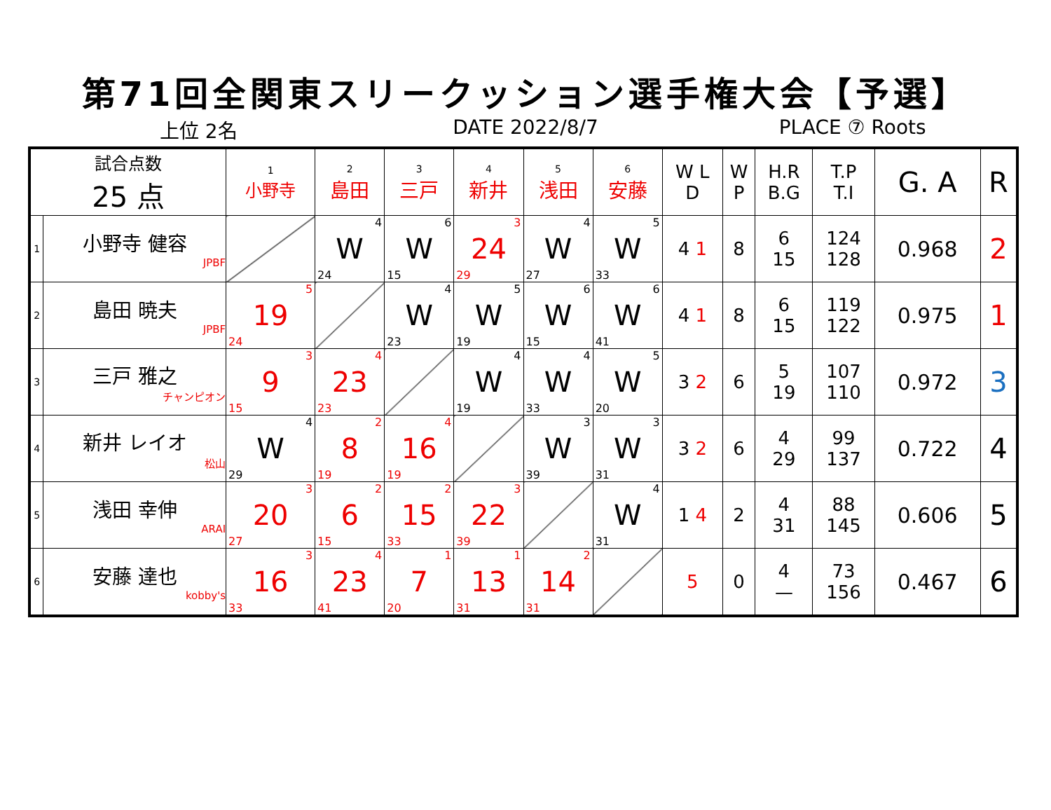第71回全関東スリークッション選手権大会【予選】
上位 2名 DATE 2022/8/7 PLACE ⑦ Roots
| 試合点数 25 点 | | 1 小野寺 | 2 島田 | 3 三戸 | 4 新井 | 5 浅田 | 6 安藤 | W L D | W P | H.R B.G | T.P T.I | G. A | R |
| --- | --- | --- | --- | --- | --- | --- | --- | --- | --- | --- | --- | --- | --- |
| 1 | 小野寺 健容 JPBF | | W 4 24 | W 6 15 | 24 3 29 | W 4 27 | W 5 33 | 4 1 | 8 | 6 15 | 124 128 | 0.968 | 2 |
| 2 | 島田 暁夫 JPBF | 19 5 24 | | W 4 23 | W 5 19 | W 6 15 | W 6 41 | 4 1 | 8 | 6 15 | 119 122 | 0.975 | 1 |
| 3 | 三戸 雅之 チャンピオン | 9 3 15 | 23 4 23 | | W 4 19 | W 4 33 | W 5 20 | 3 2 | 6 | 5 19 | 107 110 | 0.972 | 3 |
| 4 | 新井 レイオ 松山 | W 4 29 | 8 2 19 | 16 4 19 | | W 3 39 | W 3 31 | 3 2 | 6 | 4 29 | 99 137 | 0.722 | 4 |
| 5 | 浅田 幸伸 ARAI | 20 3 27 | 6 2 15 | 15 2 33 | 22 3 39 | | W 4 31 | 1 4 | 2 | 4 31 | 88 145 | 0.606 | 5 |
| 6 | 安藤 達也 kobby's | 16 3 33 | 23 4 41 | 7 1 20 | 13 1 31 | 14 2 31 | | 5 | 0 | 4 — | 73 156 | 0.467 | 6 |